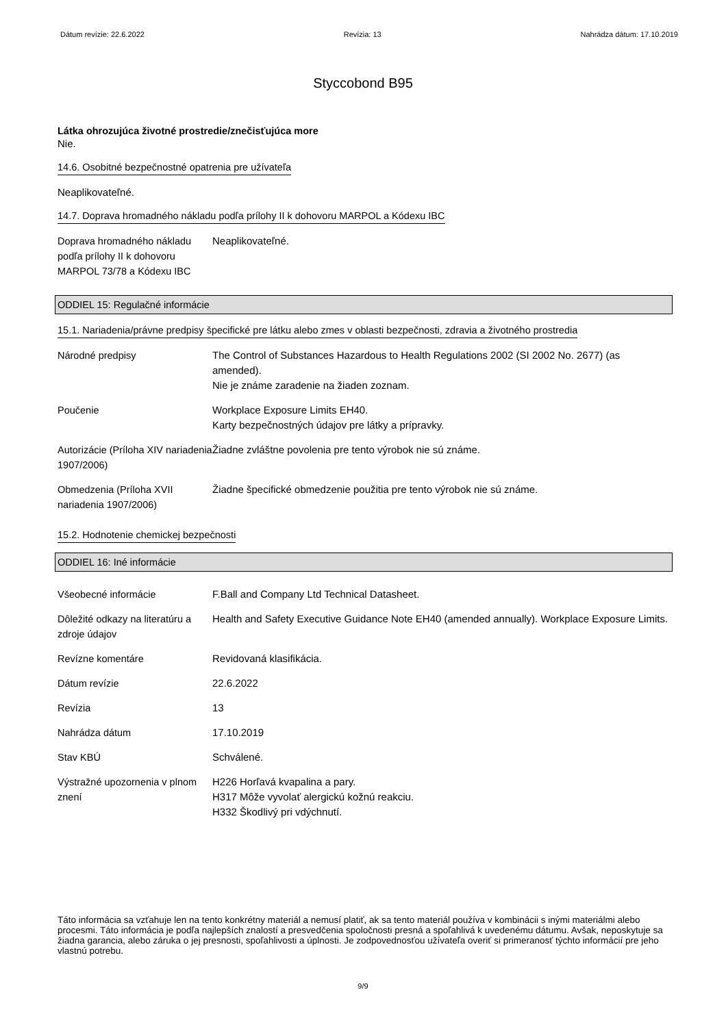Dátum revízie: 22.6.2022 Revízia: 13 Nahrádza dátum: 17.10.2019
Styccobond B95
Látka ohrozujúca životné prostredie/znečisťujúca more
Nie.
14.6. Osobitné bezpečnostné opatrenia pre užívateľa
Neaplikovateľné.
14.7. Doprava hromadného nákladu podľa prílohy II k dohovoru MARPOL a Kódexu IBC
| Doprava hromadného nákladu podľa prílohy II k dohovoru MARPOL 73/78 a Kódexu IBC | Neaplikovateľné. |
ODDIEL 15: Regulačné informácie
15.1. Nariadenia/právne predpisy špecifické pre látku alebo zmes v oblasti bezpečnosti, zdravia a životného prostredia
| Národné predpisy | The Control of Substances Hazardous to Health Regulations 2002 (SI 2002 No. 2677) (as amended). Nie je známe zaradenie na žiaden zoznam. |
| Poučenie | Workplace Exposure Limits EH40. Karty bezpečnostných údajov pre látky a prípravky. |
| Autorizácie (Príloha XIV nariadenia 1907/2006) | Žiadne zvláštne povolenia pre tento výrobok nie sú známe. |
| Obmedzenia (Príloha XVII nariadenia 1907/2006) | Žiadne špecifické obmedzenie použitia pre tento výrobok nie sú známe. |
15.2. Hodnotenie chemickej bezpečnosti
ODDIEL 16: Iné informácie
| Všeobecné informácie | F.Ball and Company Ltd Technical Datasheet. |
| Dôležité odkazy na literatúru a zdroje údajov | Health and Safety Executive Guidance Note EH40 (amended annually). Workplace Exposure Limits. |
| Revízne komentáre | Revidovaná klasifikácia. |
| Dátum revízie | 22.6.2022 |
| Revízia | 13 |
| Nahrádza dátum | 17.10.2019 |
| Stav KBÚ | Schválené. |
| Výstražné upozornenia v plnom znení | H226 Horľavá kvapalina a pary. H317 Môže vyvolať alergickú kožnú reakciu. H332 Škodlivý pri vdýchnutí. |
Táto informácia sa vzťahuje len na tento konkrétny materiál a nemusí platiť, ak sa tento materiál používa v kombinácii s inými materiálmi alebo procesmi. Táto informácia je podľa najlepších znalostí a presvedčenia spoločnosti presná a spoľahlivá k uvedenému dátumu. Avšak, neposkytuje sa žiadna garancia, alebo záruka o jej presnosti, spoľahlivosti a úplnosti. Je zodpovednosťou užívateľa overiť si primeranosť týchto informácií pre jeho vlastnú potrebu.
9/9